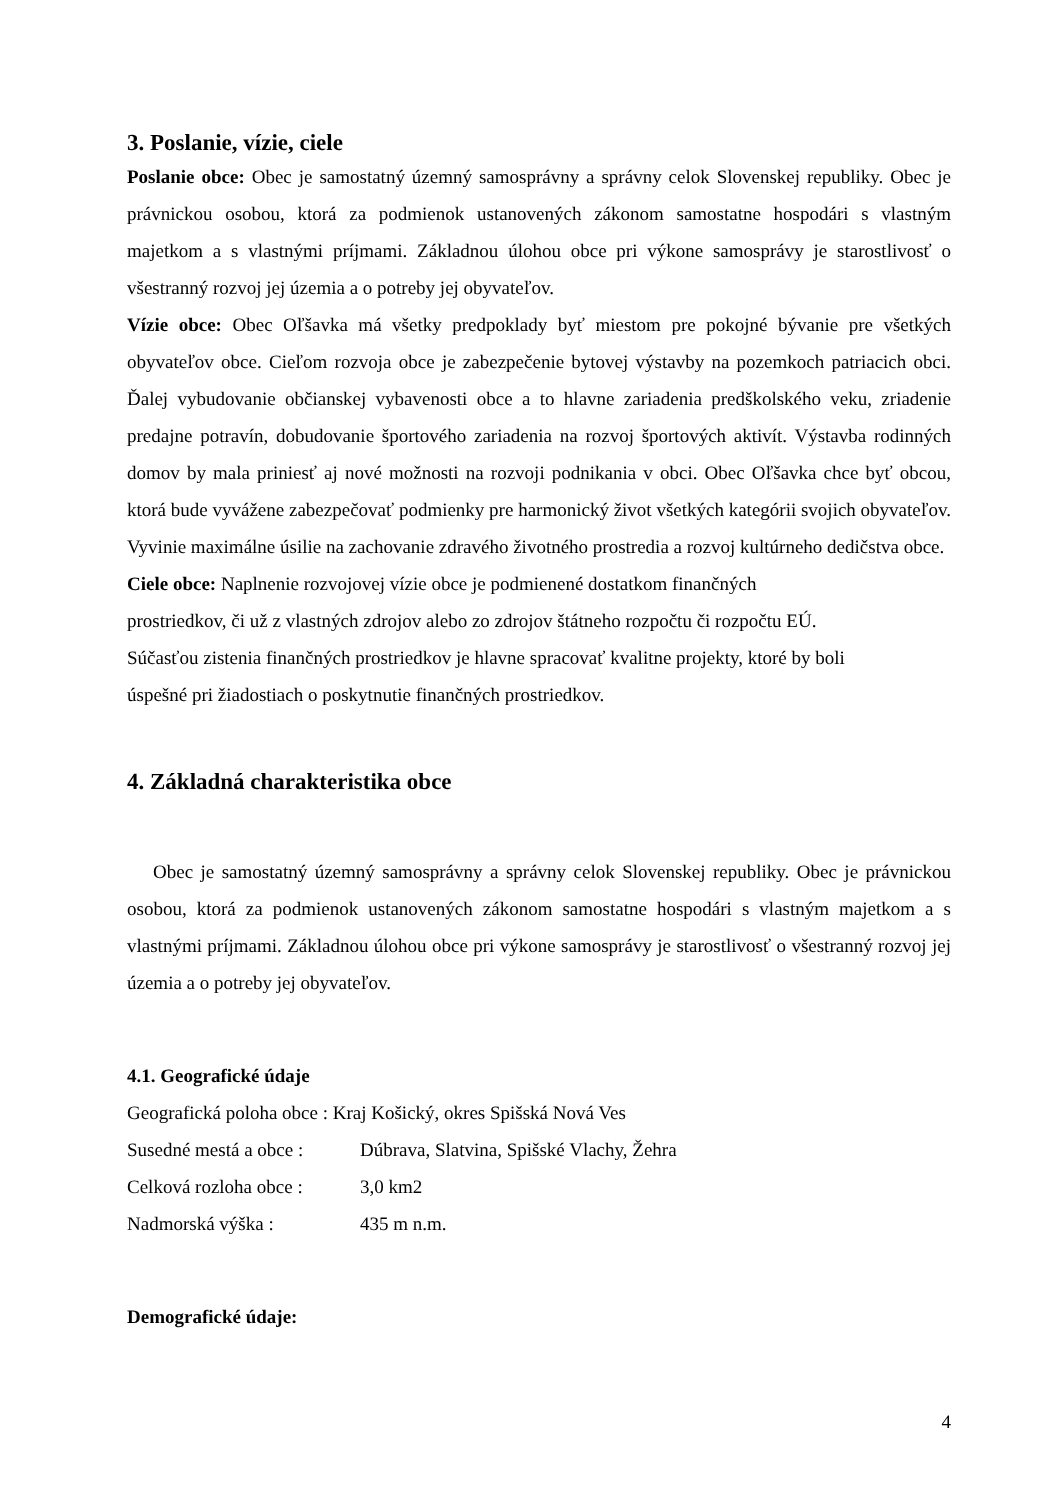3. Poslanie, vízie, ciele
Poslanie obce: Obec je samostatný územný samosprávny a správny celok Slovenskej republiky. Obec je právnickou osobou, ktorá za podmienok ustanovených zákonom samostatne hospodári s vlastným majetkom a s vlastnými príjmami. Základnou úlohou obce pri výkone samosprávy je starostlivosť o všestranný rozvoj jej územia a o potreby jej obyvateľov.
Vízie obce: Obec Oľšavka má všetky predpoklady byť miestom pre pokojné bývanie pre všetkých obyvateľov obce. Cieľom rozvoja obce je zabezpečenie bytovej výstavby na pozemkoch patriacich obci. Ďalej vybudovanie občianskej vybavenosti obce a to hlavne zariadenia predškolského veku, zriadenie predajne potravín, dobudovanie športového zariadenia na rozvoj športových aktivít. Výstavba rodinných domov by mala priniesť aj nové možnosti na rozvoji podnikania v obci. Obec Oľšavka chce byť obcou, ktorá bude vyvážene zabezpečovať podmienky pre harmonický život všetkých kategórii svojich obyvateľov. Vyvinie maximálne úsilie na zachovanie zdravého životného prostredia a rozvoj kultúrneho dedičstva obce.
Ciele obce: Naplnenie rozvojovej vízie obce je podmienené dostatkom finančných
prostriedkov, či už z vlastných zdrojov alebo zo zdrojov štátneho rozpočtu či rozpočtu EÚ.
Súčasťou zistenia finančných prostriedkov je hlavne spracovať kvalitne projekty, ktoré by boli
úspešné pri žiadostiach o poskytnutie finančných prostriedkov.
4. Základná charakteristika obce
Obec je samostatný územný samosprávny a správny celok Slovenskej republiky. Obec je právnickou osobou, ktorá za podmienok ustanovených zákonom samostatne hospodári s vlastným majetkom a s vlastnými príjmami. Základnou úlohou obce pri výkone samosprávy je starostlivosť o všestranný rozvoj jej územia a o potreby jej obyvateľov.
4.1. Geografické údaje
Geografická poloha obce : Kraj Košický, okres Spišská Nová Ves
Susedné mestá a obce : Dúbrava, Slatvina, Spišské Vlachy, Žehra
Celková rozloha obce : 3,0 km2
Nadmorská výška : 435 m n.m.
Demografické údaje:
4